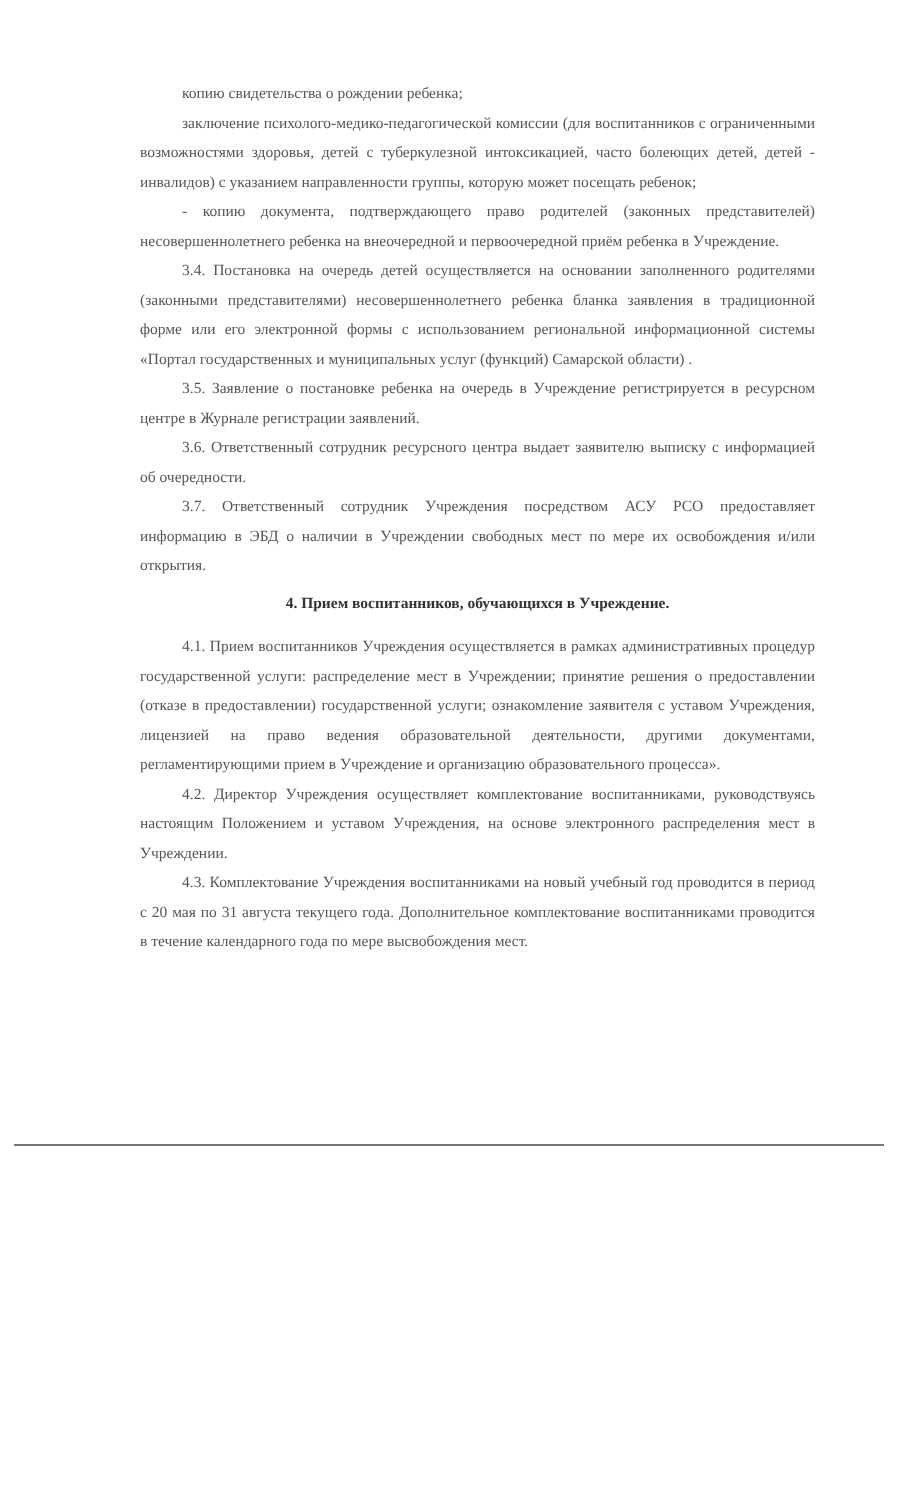копию свидетельства о рождении ребенка;
заключение психолого-медико-педагогической комиссии (для воспитанников с ограниченными возможностями здоровья, детей с туберкулезной интоксикацией, часто болеющих детей, детей - инвалидов) с указанием направленности группы, которую может посещать ребенок;
- копию документа, подтверждающего право родителей (законных представителей) несовершеннолетнего ребенка на внеочередной и первоочередной приём ребенка в Учреждение.
3.4. Постановка на очередь детей осуществляется на основании заполненного родителями (законными представителями) несовершеннолетнего ребенка бланка заявления в традиционной форме или его электронной формы с использованием региональной информационной системы «Портал государственных и муниципальных услуг (функций) Самарской области) .
3.5. Заявление о постановке ребенка на очередь в Учреждение регистрируется в ресурсном центре в Журнале регистрации заявлений.
3.6. Ответственный сотрудник ресурсного центра выдает заявителю выписку с информацией об очередности.
3.7. Ответственный сотрудник Учреждения посредством АСУ РСО предоставляет информацию в ЭБД о наличии в Учреждении свободных мест по мере их освобождения и/или открытия.
4. Прием воспитанников, обучающихся в Учреждение.
4.1. Прием воспитанников Учреждения осуществляется в рамках административных процедур государственной услуги: распределение мест в Учреждении; принятие решения о предоставлении (отказе в предоставлении) государственной услуги; ознакомление заявителя с уставом Учреждения, лицензией на право ведения образовательной деятельности, другими документами, регламентирующими прием в Учреждение и организацию образовательного процесса».
4.2. Директор Учреждения осуществляет комплектование воспитанниками, руководствуясь настоящим Положением и уставом Учреждения, на основе электронного распределения мест в Учреждении.
4.3. Комплектование Учреждения воспитанниками на новый учебный год проводится в период с 20 мая по 31 августа текущего года. Дополнительное комплектование воспитанниками проводится в течение календарного года по мере высвобождения мест.